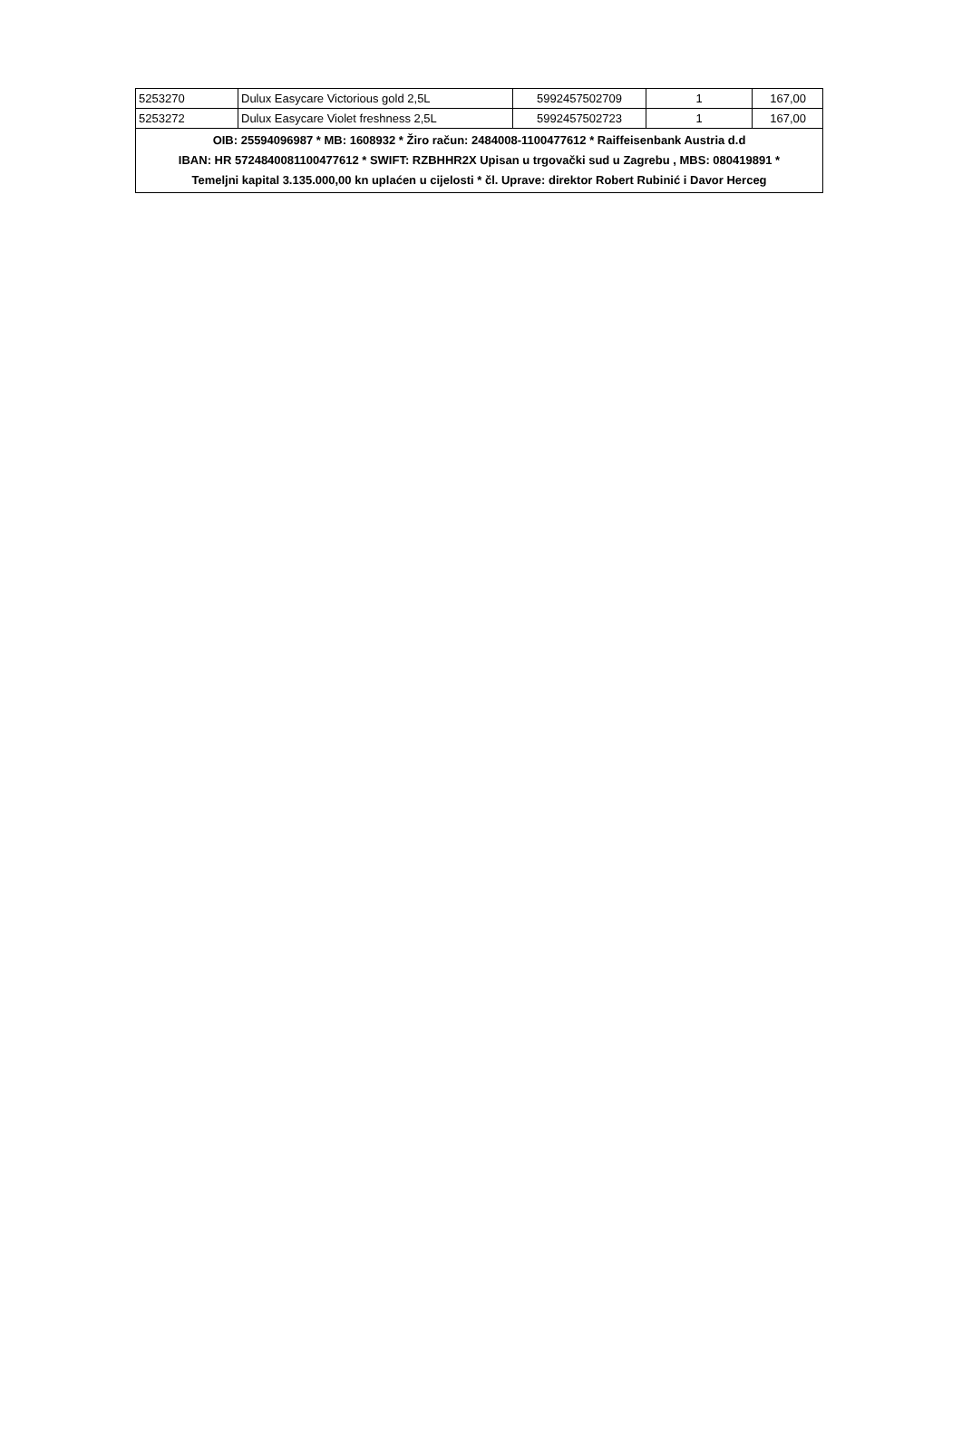| 5253270 | Dulux Easycare Victorious gold 2,5L | 5992457502709 | 1 | 167,00 |
| 5253272 | Dulux Easycare Violet freshness 2,5L | 5992457502723 | 1 | 167,00 |
| OIB: 25594096987 * MB: 1608932 * Žiro račun: 2484008-1100477612 * Raiffeisenbank Austria d.d IBAN: HR 5724840081100477612 * SWIFT: RZBHHR2X Upisan u trgovački sud u Zagrebu , MBS: 080419891 * Temeljni kapital 3.135.000,00 kn uplaćen u cijelosti * čl. Uprave: direktor Robert Rubinić i Davor Herceg | | | | |